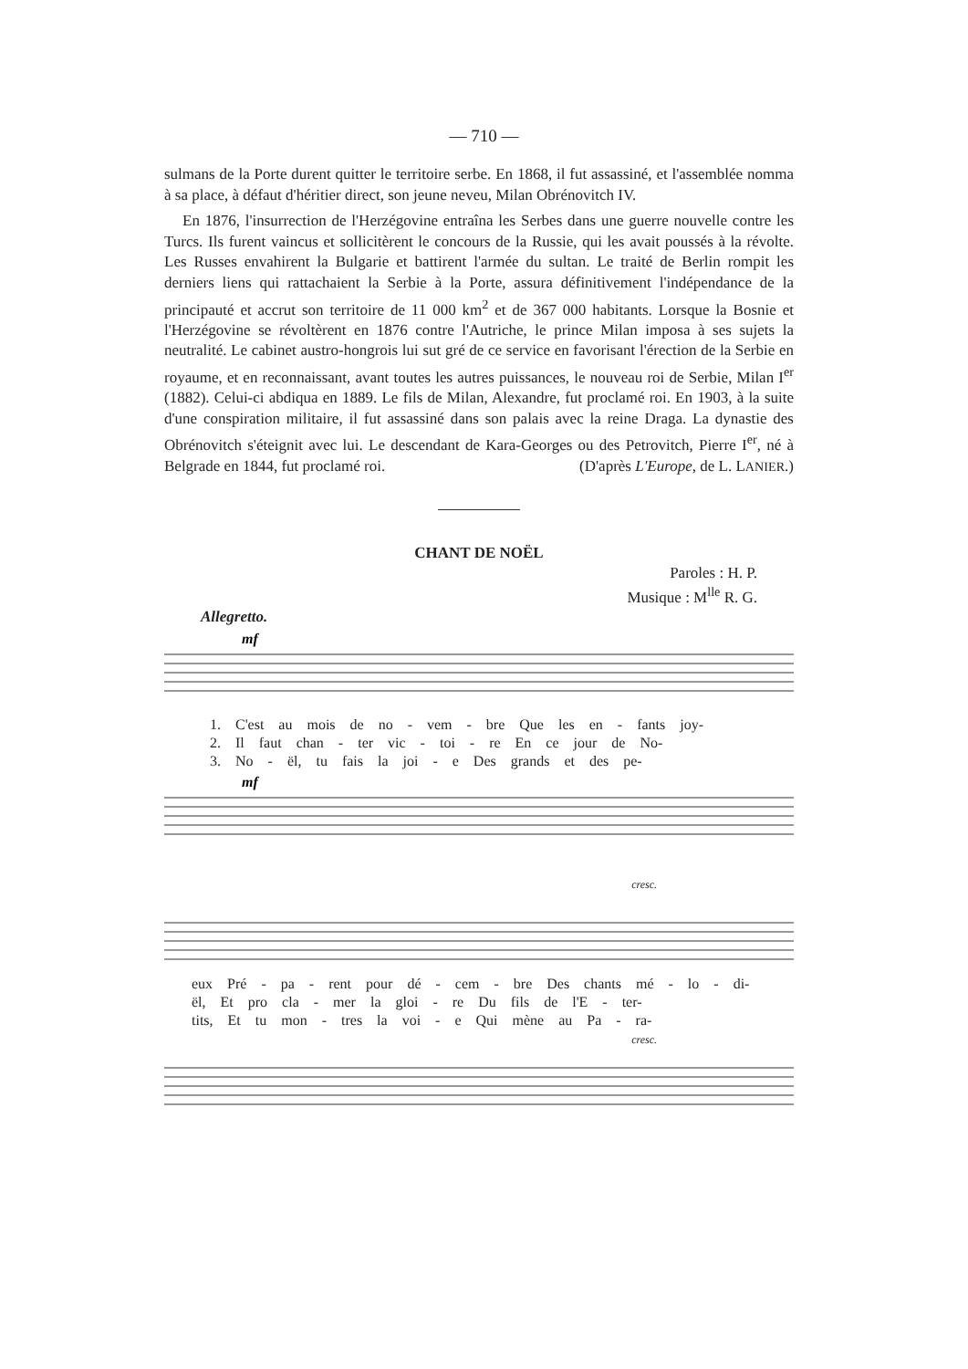— 710 —
sulmans de la Porte durent quitter le territoire serbe. En 1868, il fut assassiné, et l'assemblée nomma à sa place, à défaut d'héritier direct, son jeune neveu, Milan Obrénovitch IV.
En 1876, l'insurrection de l'Herzégovine entraîna les Serbes dans une guerre nouvelle contre les Turcs. Ils furent vaincus et sollicitèrent le concours de la Russie, qui les avait poussés à la révolte. Les Russes envahirent la Bulgarie et battirent l'armée du sultan. Le traité de Berlin rompit les derniers liens qui rattachaient la Serbie à la Porte, assura définitivement l'indépendance de la principauté et accrut son territoire de 11 000 km<sup>2</sup> et de 367 000 habitants. Lorsque la Bosnie et l'Herzégovine se révoltèrent en 1876 contre l'Autriche, le prince Milan imposa à ses sujets la neutralité. Le cabinet austro-hongrois lui sut gré de ce service en favorisant l'érection de la Serbie en royaume, et en reconnaissant, avant toutes les autres puissances, le nouveau roi de Serbie, Milan I<sup>er</sup> (1882). Celui-ci abdiqua en 1889. Le fils de Milan, Alexandre, fut proclamé roi. En 1903, à la suite d'une conspiration militaire, il fut assassiné dans son palais avec la reine Draga. La dynastie des Obrénovitch s'éteignit avec lui. Le descendant de Kara-Georges ou des Petrovitch, Pierre I<sup>er</sup>, né à Belgrade en 1844, fut proclamé roi. (D'après L'Europe, de L. LANIER.)
CHANT DE NOËL
Paroles : H. P.
Musique : M<sup>lle</sup> R. G.
Allegretto.
mf
1. C'est au mois de no - vem - bre Que les en - fants joy-
2. Il faut chan - ter vic - toi - re En ce jour de No-
3. No - ël, tu fais la joi - e Des grands et des pe-
mf
cresc.
eux Pré - pa - rent pour dé - cem - bre Des chants mé - lo - di-
ël, Et pro cla - mer la gloi - re Du fils de l'E - ter-
tits, Et tu mon - tres la voi - e Qui mène au Pa - ra-
cresc.